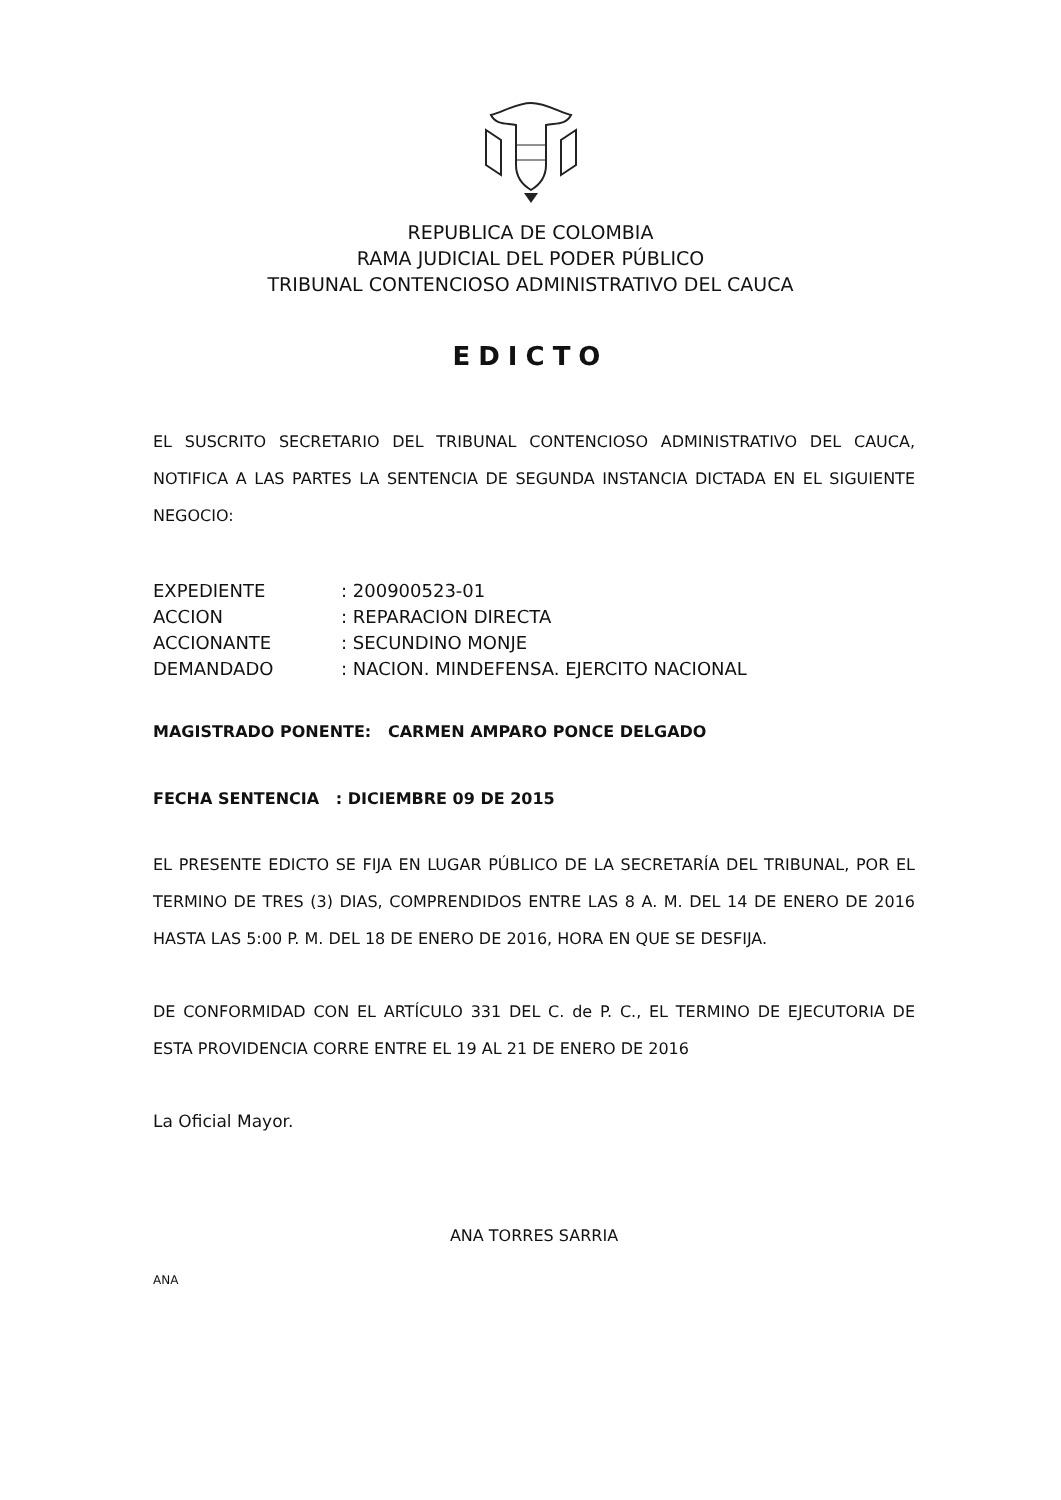REPUBLICA DE COLOMBIA
RAMA JUDICIAL DEL PODER PÚBLICO
TRIBUNAL CONTENCIOSO ADMINISTRATIVO DEL CAUCA
EDICTO
EL SUSCRITO SECRETARIO DEL TRIBUNAL CONTENCIOSO ADMINISTRATIVO DEL CAUCA, NOTIFICA A LAS PARTES LA SENTENCIA DE SEGUNDA INSTANCIA DICTADA EN EL SIGUIENTE NEGOCIO:
| EXPEDIENTE | : 200900523-01 |
| ACCION | : REPARACION DIRECTA |
| ACCIONANTE | : SECUNDINO MONJE |
| DEMANDADO | : NACION. MINDEFENSA. EJERCITO NACIONAL |
MAGISTRADO PONENTE: CARMEN AMPARO PONCE DELGADO
FECHA SENTENCIA : DICIEMBRE 09 DE 2015
EL PRESENTE EDICTO SE FIJA EN LUGAR PÚBLICO DE LA SECRETARÍA DEL TRIBUNAL, POR EL TERMINO DE TRES (3) DIAS, COMPRENDIDOS ENTRE LAS 8 A. M. DEL 14 DE ENERO DE 2016 HASTA LAS 5:00 P. M. DEL 18 DE ENERO DE 2016, HORA EN QUE SE DESFIJA.
DE CONFORMIDAD CON EL ARTÍCULO 331 DEL C. de P. C., EL TERMINO DE EJECUTORIA DE ESTA PROVIDENCIA CORRE ENTRE EL 19 AL 21 DE ENERO DE 2016
La Oficial Mayor.
ANA TORRES SARRIA
ANA